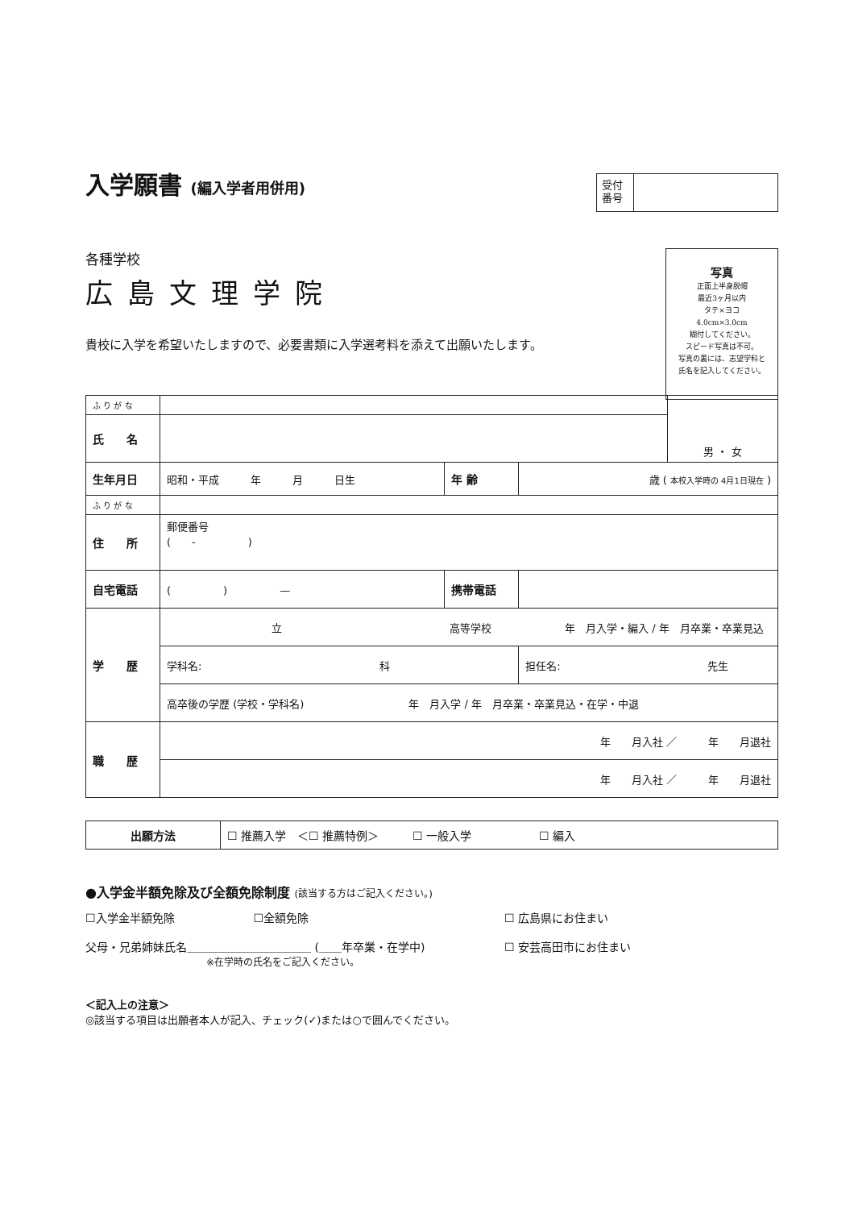入学願書 (編入学者用併用)
受付
番号
各種学校
広島文理学院
貴校に入学を希望いたしますので、必要書類に入学選考料を添えて出願いたします。
写真
正面上半身脱帽
最近3ヶ月以内
タテ×ヨコ
4.0cm×3.0cm
糊付してください。
スピード写真は不可。
写真の裏には、志望学科と
氏名を記入してください。
| ふ り が な | | | | 男 ・ 女 |
| 氏 名 | | | | |
| 生年月日 | 昭和・平成 年 月 日生 | 年 齢 | 歳 ( 本校入学時の 4月1日現在 ) | |
| ふ り が な | | | | |
| 住 所 | 郵便番号 ( - ) | | | |
| 自宅電話 | ( ) — | 携帯電話 | | |
| 学 歴 | 立 高等学校 年 月入学・編入 / 年 月卒業・卒業見込 | | | |
| | 学科名: 科 | | 担任名: 先生 | |
| | 高卒後の学歴 (学校・学科名) 年 月入学 / 年 月卒業・卒業見込・在学・中退 | | | |
| 職 歴 | 年 月入社 ／ 年 月退社 | | | |
| | 年 月入社 ／ 年 月退社 | | | |
| 出願方法 | ☐ 推薦入学 ＜☐ 推薦特例＞ ☐ 一般入学 ☐ 編入 |
●入学金半額免除及び全額免除制度 (該当する方はご記入ください。)
☐入学金半額免除　　　　　　　☐全額免除
父母・兄弟姉妹氏名＿＿＿＿＿＿＿＿＿＿＿ (＿＿年卒業・在学中)
※在学時の氏名をご記入ください。
☐ 広島県にお住まい
☐ 安芸高田市にお住まい
＜記入上の注意＞
◎該当する項目は出願者本人が記入、チェック(✓)または○で囲んでください。